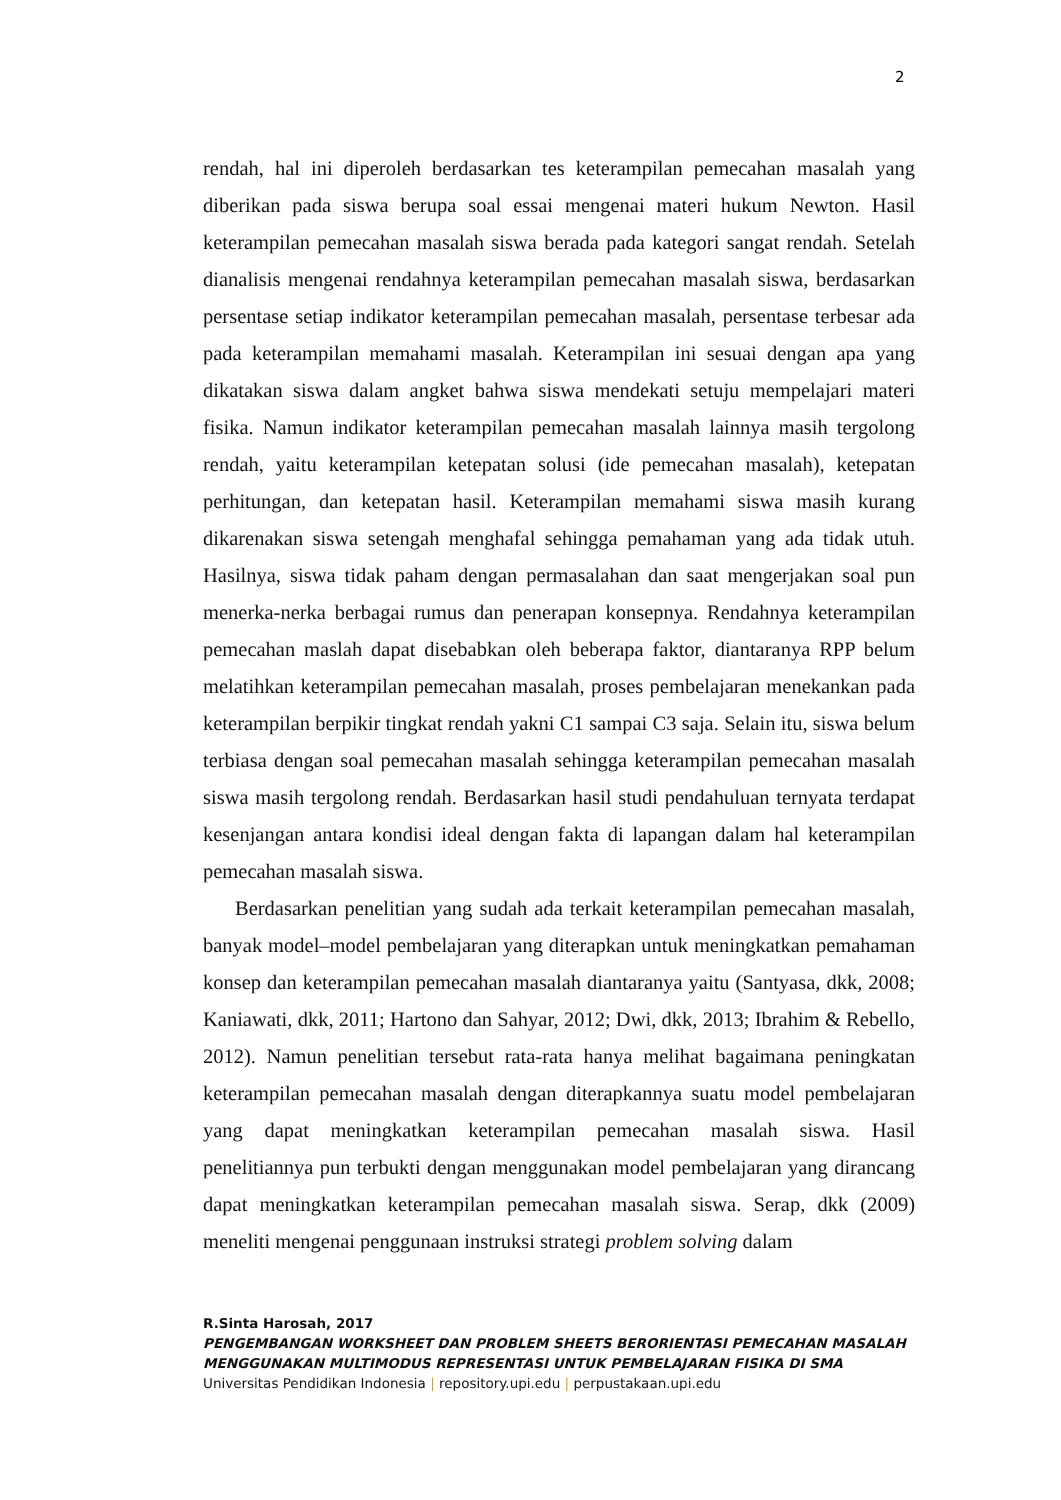2
rendah, hal ini diperoleh berdasarkan tes keterampilan pemecahan masalah yang diberikan pada siswa berupa soal essai mengenai materi hukum Newton. Hasil keterampilan pemecahan masalah siswa berada pada kategori sangat rendah. Setelah dianalisis mengenai rendahnya keterampilan pemecahan masalah siswa, berdasarkan persentase setiap indikator keterampilan pemecahan masalah, persentase terbesar ada pada keterampilan memahami masalah. Keterampilan ini sesuai dengan apa yang dikatakan siswa dalam angket bahwa siswa mendekati setuju mempelajari materi fisika. Namun indikator keterampilan pemecahan masalah lainnya masih tergolong rendah, yaitu keterampilan ketepatan solusi (ide pemecahan masalah), ketepatan perhitungan, dan ketepatan hasil. Keterampilan memahami siswa masih kurang dikarenakan siswa setengah menghafal sehingga pemahaman yang ada tidak utuh. Hasilnya, siswa tidak paham dengan permasalahan dan saat mengerjakan soal pun menerka-nerka berbagai rumus dan penerapan konsepnya. Rendahnya keterampilan pemecahan maslah dapat disebabkan oleh beberapa faktor, diantaranya RPP belum melatihkan keterampilan pemecahan masalah, proses pembelajaran menekankan pada keterampilan berpikir tingkat rendah yakni C1 sampai C3 saja. Selain itu, siswa belum terbiasa dengan soal pemecahan masalah sehingga keterampilan pemecahan masalah siswa masih tergolong rendah. Berdasarkan hasil studi pendahuluan ternyata terdapat kesenjangan antara kondisi ideal dengan fakta di lapangan dalam hal keterampilan pemecahan masalah siswa.
Berdasarkan penelitian yang sudah ada terkait keterampilan pemecahan masalah, banyak model–model pembelajaran yang diterapkan untuk meningkatkan pemahaman konsep dan keterampilan pemecahan masalah diantaranya yaitu (Santyasa, dkk, 2008; Kaniawati, dkk, 2011; Hartono dan Sahyar, 2012; Dwi, dkk, 2013; Ibrahim & Rebello, 2012). Namun penelitian tersebut rata-rata hanya melihat bagaimana peningkatan keterampilan pemecahan masalah dengan diterapkannya suatu model pembelajaran yang dapat meningkatkan keterampilan pemecahan masalah siswa. Hasil penelitiannya pun terbukti dengan menggunakan model pembelajaran yang dirancang dapat meningkatkan keterampilan pemecahan masalah siswa. Serap, dkk (2009) meneliti mengenai penggunaan instruksi strategi problem solving dalam
R.Sinta Harosah, 2017
PENGEMBANGAN WORKSHEET DAN PROBLEM SHEETS BERORIENTASI PEMECAHAN MASALAH MENGGUNAKAN MULTIMODUS REPRESENTASI UNTUK PEMBELAJARAN FISIKA DI SMA
Universitas Pendidikan Indonesia | repository.upi.edu | perpustakaan.upi.edu